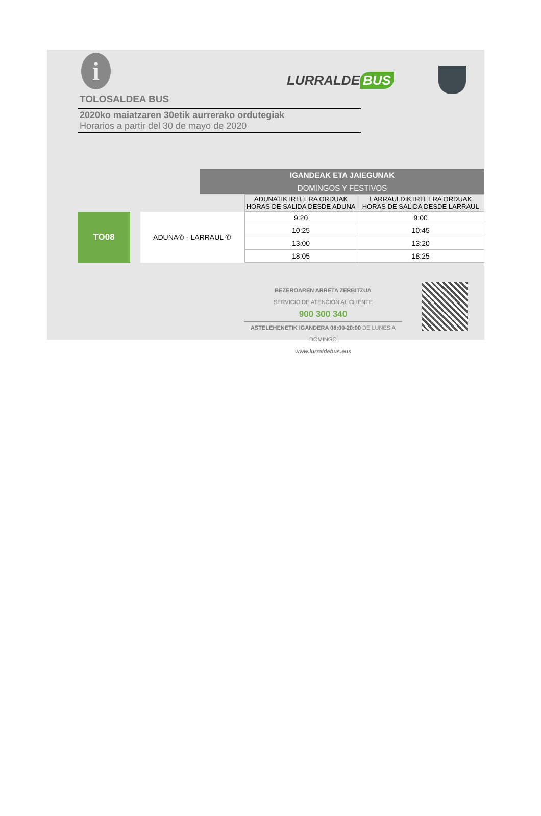i
TOLOSALDEA BUS
2020ko maiatzaren 30etik aurrerako ordutegiak
Horarios a partir del 30 de mayo de 2020
LURRALDE BUS
IGANDEAK ETA JAIEGUNAK
DOMINGOS Y FESTIVOS
| | | | ADUNATIK IRTEERA ORDUAK HORAS DE SALIDA DESDE ADUNA | LARRAULDIK IRTEERA ORDUAK HORAS DE SALIDA DESDE LARRAUL |
| TO08 | | ADUNA✆ - LARRAUL ✆ | 9:20 | 9:00 |
| | | | 10:25 | 10:45 |
| | | | 13:00 | 13:20 |
| | | | 18:05 | 18:25 |
BEZEROAREN ARRETA ZERBITZUA
SERVICIO DE ATENCIÓN AL CLIENTE
900 300 340
ASTELEHENETIK IGANDERA 08:00-20:00 DE LUNES A DOMINGO
www.lurraldebus.eus